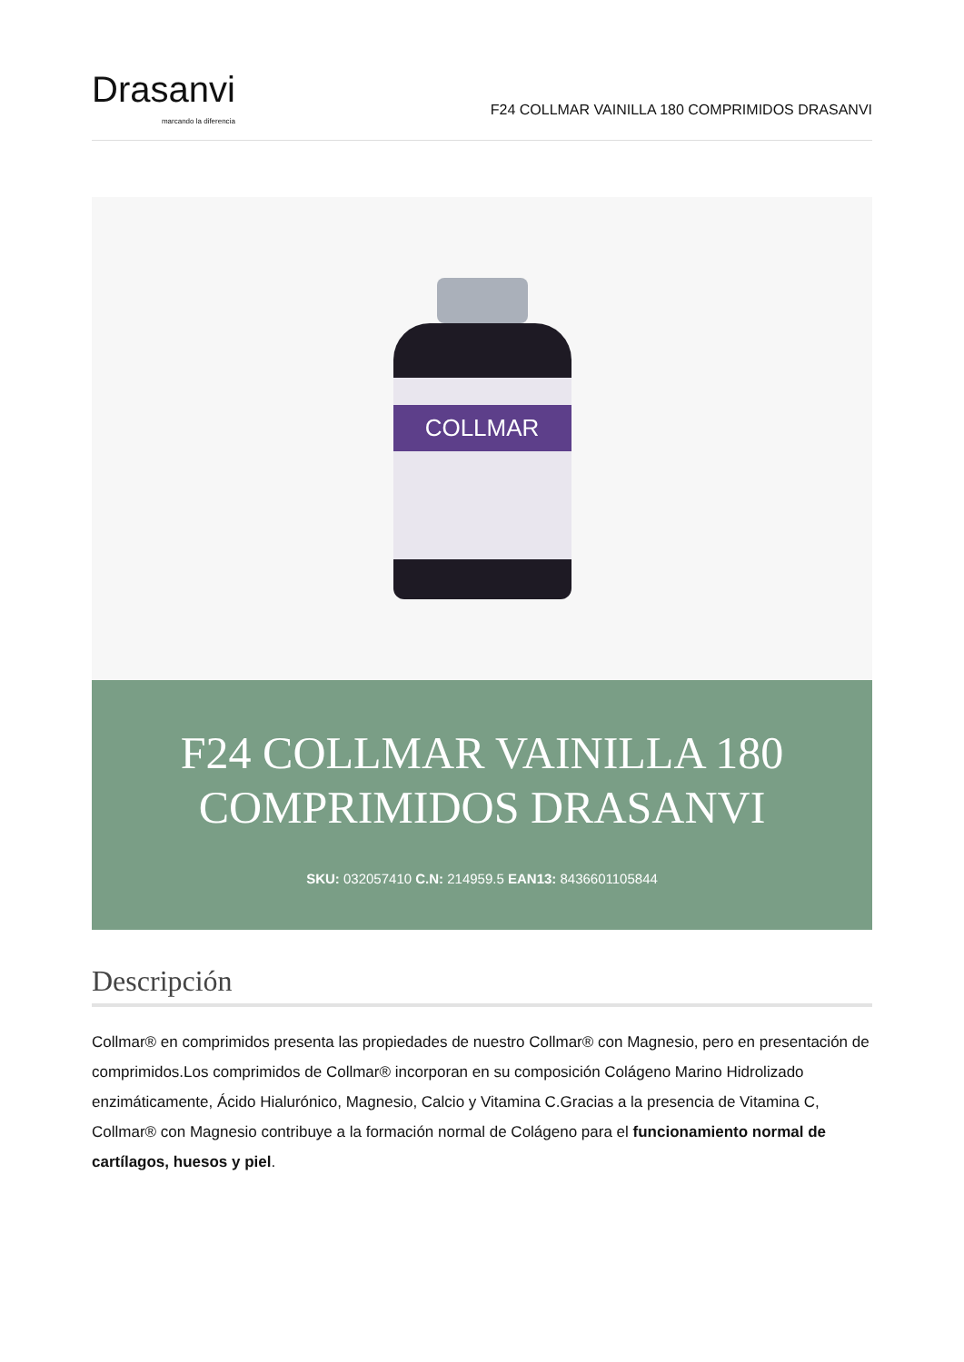Drasanvi
marcando la diferencia
F24 COLLMAR VAINILLA 180 COMPRIMIDOS DRASANVI
COLLMAR
F24 COLLMAR VAINILLA 180 COMPRIMIDOS DRASANVI
SKU: 032057410 C.N: 214959.5 EAN13: 8436601105844
Descripción
Collmar® en comprimidos presenta las propiedades de nuestro Collmar® con Magnesio, pero en presentación de comprimidos.Los comprimidos de Collmar® incorporan en su composición Colágeno Marino Hidrolizado enzimáticamente, Ácido Hialurónico, Magnesio, Calcio y Vitamina C.Gracias a la presencia de Vitamina C, Collmar® con Magnesio contribuye a la formación normal de Colágeno para el funcionamiento normal de cartílagos, huesos y piel.